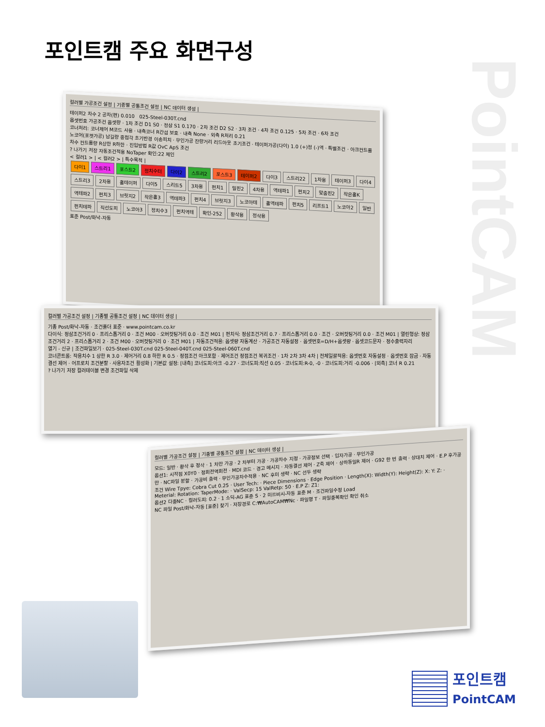포인트캠 주요 화면구성
PointCAM
컬러별 가공조건 설정 | 기종별 공통조건 설정 | NC 데이터 생성 |
테이퍼2 차수 2 공차(편) 0.010 025-Steel-030T.cnd
옵셋번호 가공조건 옵셋량 · 1차 조건 D1 S0 · 정삼 S1 0.170 · 2차 조건 D2 S2 · 3차 조건 · 4차 조건 0.125 · 5차 조건 · 6차 조건
코너처리: 코너제어 M코드 사용 · 내측코너 R간섭 보호 · 내측 None · 외측 R처리 0.21
노코어(포켓가공) 남길량 중첩각 초기반경 이송피치 · 무인가공 잔량거리 리드아웃 초기조건 · 테이퍼가공(다이) 1.0 (+)정 (-)역 · 특별조건 · 아크컨트롤 차수 컨트롤량 R상한 R하한 · 진입방법 R값 OvC ApS 조건
? 나가기 저장 자동조건적용 NoTaper 확인:22 체인
< 컬러1 > | < 컬러2 > | 특수목적 |
다이1 스트리1 포스트2 정치수터 다이2 스트리2 포스트3 테이퍼2 다이3 스트리22 1차용 테이퍼3 다이4 스트리3 2차용 홀테이퍼 다이5 스리트5 3차용 펀치1 밀핀2 4차용 역테파1 펀치2 맞춤핀2 작은홀K 역테파2 펀치3 브릿지2 작은홀3 역테파3 펀치4 브릿지3 노코아테 홀역테파 펀치5 리프트1 노코아2 일반 펀치테파 직선도피 노코아3 정치수3 펀치역테 확인-252 황삭용 정삭용
표준 Post/화낙-자동
컬러별 가공조건 설정 | 기종별 공통조건 설정 | NC 데이터 생성 |
기종 Post/화낙-자동 · 조건폴더 표준 · www.pointcam.co.kr
다이식: 정삼조건거리 0 · 프리스톱거리 0 · 조건 M00 · 오버컷팅거리 0.0 · 조건 M01 | 펀치식: 정삼조건거리 0.7 · 프리스톱거리 0.0 · 조건 · 오버컷팅거리 0.0 · 조건 M01 | 열린형상: 정삼조건거리 2 · 프리스톱거리 2 · 조건 M00 · 오버컷팅거리 0 · 조건 M01 | 자동조건적용: 옵셋량 자동계산 · 가공조건 자동설정 · 옵셋번호=D/H+옵셋량 · 옵셋코드문자 · 정수출력자리
열기 - 신규 | 조건파일보기 · 025-Steel-030T.cnd 025-Steel-040T.cnd 025-Steel-060T.cnd
코너콘트롤: 작용치수 1 상한 R 3.0 · 제어거리 0.8 하한 R 0.5 · 정점조건 아크포함 · 제어조건 정점조건 복귀조건 · 1차 2차 3차 4차 | 전체일괄적용: 옵셋번호 자동설정 · 옵셋번호 잠금 · 자동결선 제어 · 어프로치 조건분할 · 사용자조건 활성화 | 기본값 설정: [내측] 코너도피:아크 -0.27 · 코너도피:직선 0.05 · 코너도피:R-0, -0 · 코너도피:거리 -0.006 · [외측] 코너 R 0.21
? 나가기 저장 컬러테이블 변경 조건파일 삭제
컬러별 가공조건 설정 | 기종별 공통조건 설정 | NC 데이터 생성 |
모드: 일반 · 황삭 후 정삭 · 1 차만 가공 · 2 차부터 가공 · 가공차수 지정 · 가공정보 선택 · 입자가공 · 무인가공
옵션1: 시작점 X0Y0 · 정회전역회전 · MDI 코드 · 경고 메시지 · 자동결선 제어 · Z축 제어 · 상하동일R 제어 · G92 한 번 출력 · 상대치 제어 · E.P 후가공만 · NC파일 분할 · 가공비 출력 · 무인가공차수적용 · NC 후미 생략 · NC 선두 생략
조건 Wire Tpye: Cobra Cut 0.25 · User Tech: · Piece Dimensions · Edge Position · Length(X): Width(Y): Height(Z): X: Y: Z: · Meterial: Rotation: TaperMode: · ValSecp: 15 ValRetp: 50 · E.P Z: Z1:
옵션2 다중NC · 컬러도피: 0.2 · 1 소딕-AG 표준 S · 2 미쓰비시-자동 표준 M · 조건파일수정 Load
NC 파일 Post/화낙-자동 [표준] 찾기 · 저장경로 C:₩AutoCAM₩Nc · 파일명 T · 파일중복확인 확인 취소
포인트캠
PointCAM